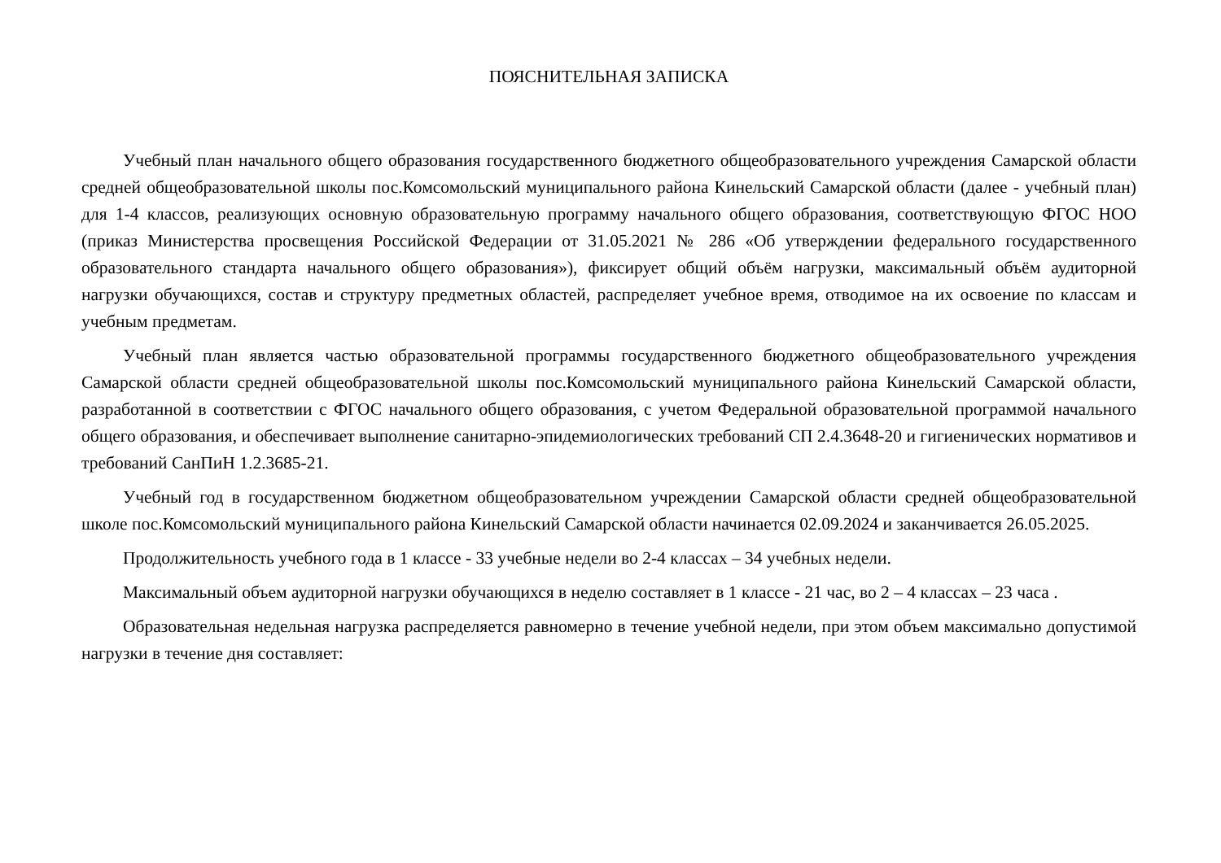ПОЯСНИТЕЛЬНАЯ ЗАПИСКА
Учебный план начального общего образования государственного бюджетного общеобразовательного учреждения Самарской области средней общеобразовательной школы пос.Комсомольский муниципального района Кинельский Самарской области (далее - учебный план) для 1-4 классов, реализующих основную образовательную программу начального общего образования, соответствующую ФГОС НОО (приказ Министерства просвещения Российской Федерации от 31.05.2021 № 286 «Об утверждении федерального государственного образовательного стандарта начального общего образования»), фиксирует общий объём нагрузки, максимальный объём аудиторной нагрузки обучающихся, состав и структуру предметных областей, распределяет учебное время, отводимое на их освоение по классам и учебным предметам.
Учебный план является частью образовательной программы государственного бюджетного общеобразовательного учреждения Самарской области средней общеобразовательной школы пос.Комсомольский муниципального района Кинельский Самарской области, разработанной в соответствии с ФГОС начального общего образования, с учетом Федеральной образовательной программой начального общего образования, и обеспечивает выполнение санитарно-эпидемиологических требований СП 2.4.3648-20 и гигиенических нормативов и требований СанПиН 1.2.3685-21.
Учебный год в государственном бюджетном общеобразовательном учреждении Самарской области средней общеобразовательной школе пос.Комсомольский муниципального района Кинельский Самарской области начинается 02.09.2024 и заканчивается 26.05.2025.
Продолжительность учебного года в 1 классе - 33 учебные недели во 2-4 классах – 34 учебных недели.
Максимальный объем аудиторной нагрузки обучающихся в неделю составляет в 1 классе - 21 час, во 2 – 4 классах – 23 часа .
Образовательная недельная нагрузка распределяется равномерно в течение учебной недели, при этом объем максимально допустимой нагрузки в течение дня составляет: